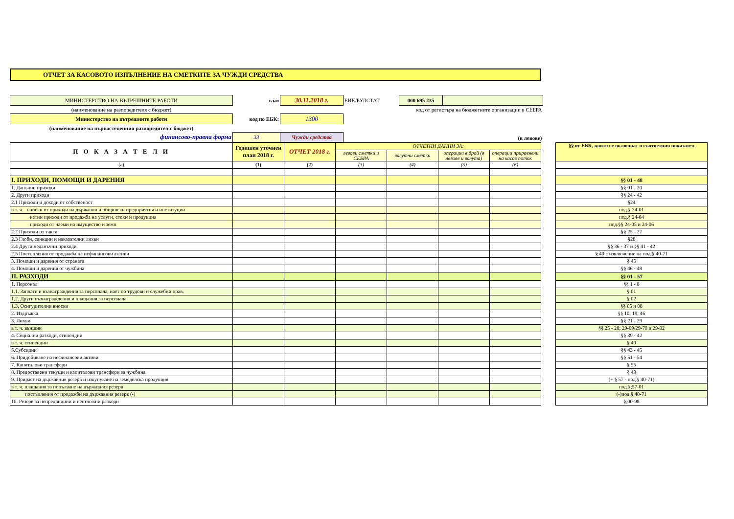ОТЧЕТ ЗА КАСОВОТО ИЗПЪЛНЕНИЕ НА СМЕТКИТЕ ЗА ЧУЖДИ СРЕДСТВА
| МИНИСТЕРСТВО НА ВЪТРЕШНИТЕ РАБОТИ | към | 30.11.2018 г. | ЕИК/БУЛСТАТ | 000 695 235 | |
| (наименование на разпоредителя с бюджет) | | | | код от регистъра на бюджетните организации в СЕБРА | |
| Министерство на вътрешните работи | код по ЕБК: | 1300 | | | |
| (наименование на първостепенния разпоредител с бюджет) | | | | | |
| финансово-правна форма | 33 | Чужди средства | (в левове) | | |
| П О К А З А Т Е Л И | Годишен уточнен план 2018 г. | ОТЧЕТ 2018 г. | ОТЧЕТНИ ДАННИ ЗА: | | | | | §§ от ЕБК, които се включват в съответния показател |
| | | | левови сметки и СЕБРА | валутни сметки | операции в брой (в левове и валута) | операции приравнени на касов поток | | |
| (а) | (1) | (2) | (3) | (4) | (5) | (6) | | |
| I. ПРИХОДИ, ПОМОЩИ И ДАРЕНИЯ | | | | | | | | §§ 01 - 48 |
| 1. Данъчни приходи | | | | | | | | §§ 01 - 20 |
| 2. Други приходи | | | | | | | | §§ 24 - 42 |
| 2.1 Приходи и доходи от собственост | | | | | | | | §24 |
| в т. ч. вноски от приходи на държавни и общински предприятия и институции | | | | | | | | под.§ 24-01 |
| нетни приходи от продажба на услуги, стоки и продукция | | | | | | | | под.§ 24-04 |
| приходи от наеми на имущество и земя | | | | | | | | под.§§ 24-05 и 24-06 |
| 2.2 Приходи от такси | | | | | | | | §§ 25 - 27 |
| 2.3 Глоби, санкции и наказателни лихви | | | | | | | | §28 |
| 2.4 Други неданъчни приходи | | | | | | | | §§ 36 - 37 и §§ 41 - 42 |
| 2.5 Постъпления от продажба на нефинансови активи | | | | | | | | § 40 с изключение на под.§ 40-71 |
| 3. Помощи и дарения от страната | | | | | | | | § 45 |
| 4. Помощи и дарения от чужбина | | | | | | | | §§ 46 - 48 |
| II. РАЗХОДИ | | | | | | | | §§ 01 - 57 |
| 1. Персонал | | | | | | | | §§ 1 - 8 |
| 1.1. Заплати и възнаграждения за персонала, нает по трудови и служебни прав. | | | | | | | | § 01 |
| 1.2. Други възнаграждения и плащания за персонала | | | | | | | | § 02 |
| 1.3. Осигурителни вноски | | | | | | | | §§ 05 и 08 |
| 2. Издръжка | | | | | | | | §§ 10; 19; 46 |
| 3. Лихви | | | | | | | | §§ 21 - 29 |
| в т. ч. външни | | | | | | | | §§ 25 - 28; 29-69/29-70 и 29-92 |
| 4. Социални разходи, стипендии | | | | | | | | §§ 39 - 42 |
| в т. ч. стипендии | | | | | | | | § 40 |
| 5.Субсидии | | | | | | | | §§ 43 - 45 |
| 6. Придобиване на нефинансови активи | | | | | | | | §§ 51 - 54 |
| 7. Капиталови трансфери | | | | | | | | § 55 |
| 8. Предоставени текущи и капиталови трансфери за чужбина | | | | | | | | § 49 |
| 9. Прираст на държавния резерв и изкупуване на земеделска продукция | | | | | | | | (+ § 57 - под.§ 40-71) |
| в т. ч. плащания за попълване на държавния резерв | | | | | | | | под.§;57-01 |
| постъпления от продажби на държавния резерв (-) | | | | | | | | (-)под.§ 40-71 |
| 10. Резерв за непредвидини и неотложни разходи | | | | | | | | §;00-98 |